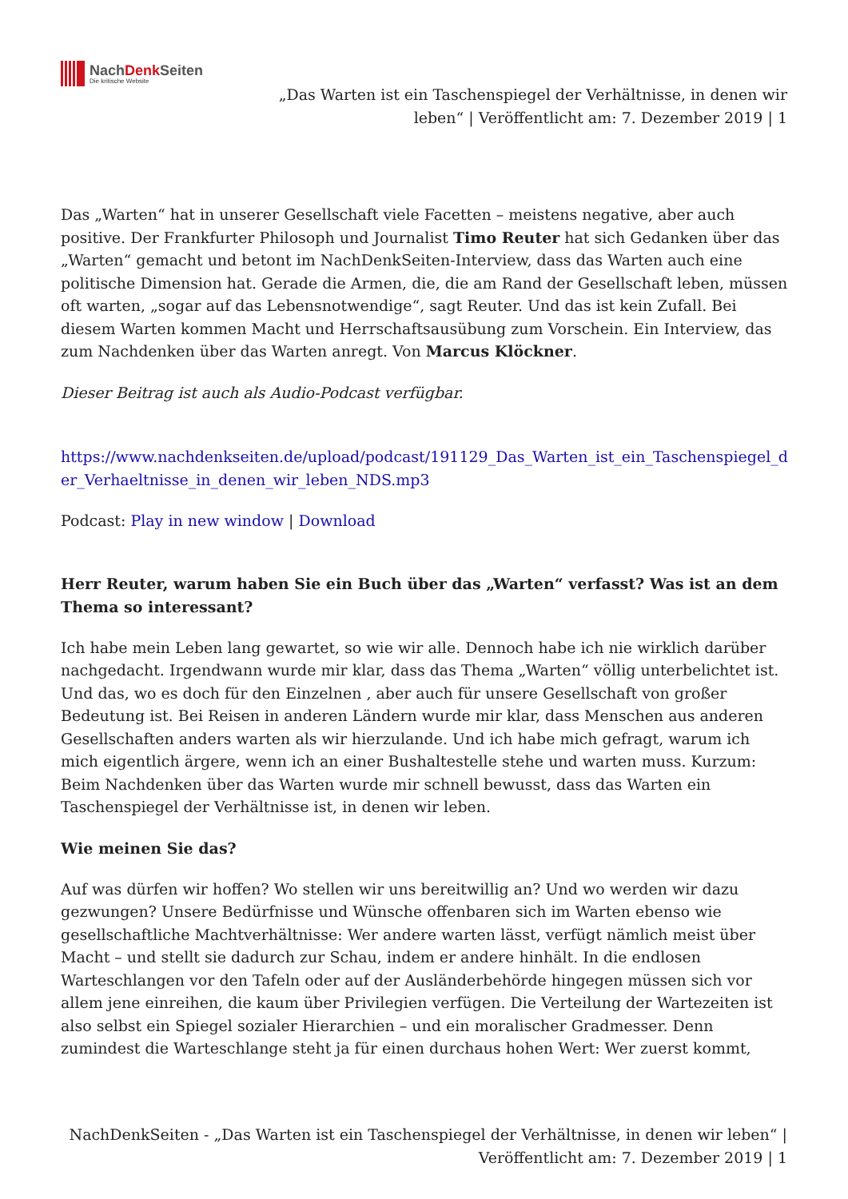NachDenk Seiten
Die kritische Website
„Das Warten ist ein Taschenspiegel der Verhältnisse, in denen wir leben“ | Veröffentlicht am: 7. Dezember 2019 | 1
Das „Warten“ hat in unserer Gesellschaft viele Facetten – meistens negative, aber auch positive. Der Frankfurter Philosoph und Journalist Timo Reuter hat sich Gedanken über das „Warten“ gemacht und betont im NachDenkSeiten-Interview, dass das Warten auch eine politische Dimension hat. Gerade die Armen, die, die am Rand der Gesellschaft leben, müssen oft warten, „sogar auf das Lebensnotwendige“, sagt Reuter. Und das ist kein Zufall. Bei diesem Warten kommen Macht und Herrschaftsausübung zum Vorschein. Ein Interview, das zum Nachdenken über das Warten anregt. Von Marcus Klöckner.
Dieser Beitrag ist auch als Audio-Podcast verfügbar.
https://www.nachdenkseiten.de/upload/podcast/191129_Das_Warten_ist_ein_Taschenspiegel_der_Verhaeltnisse_in_denen_wir_leben_NDS.mp3
Podcast: Play in new window | Download
Herr Reuter, warum haben Sie ein Buch über das „Warten“ verfasst? Was ist an dem Thema so interessant?
Ich habe mein Leben lang gewartet, so wie wir alle. Dennoch habe ich nie wirklich darüber nachgedacht. Irgendwann wurde mir klar, dass das Thema „Warten“ völlig unterbelichtet ist. Und das, wo es doch für den Einzelnen , aber auch für unsere Gesellschaft von großer Bedeutung ist. Bei Reisen in anderen Ländern wurde mir klar, dass Menschen aus anderen Gesellschaften anders warten als wir hierzulande. Und ich habe mich gefragt, warum ich mich eigentlich ärgere, wenn ich an einer Bushaltestelle stehe und warten muss. Kurzum: Beim Nachdenken über das Warten wurde mir schnell bewusst, dass das Warten ein Taschenspiegel der Verhältnisse ist, in denen wir leben.
Wie meinen Sie das?
Auf was dürfen wir hoffen? Wo stellen wir uns bereitwillig an? Und wo werden wir dazu gezwungen? Unsere Bedürfnisse und Wünsche offenbaren sich im Warten ebenso wie gesellschaftliche Machtverhältnisse: Wer andere warten lässt, verfügt nämlich meist über Macht – und stellt sie dadurch zur Schau, indem er andere hinhält. In die endlosen Warteschlangen vor den Tafeln oder auf der Ausländerbehörde hingegen müssen sich vor allem jene einreihen, die kaum über Privilegien verfügen. Die Verteilung der Wartezeiten ist also selbst ein Spiegel sozialer Hierarchien – und ein moralischer Gradmesser. Denn zumindest die Warteschlange steht ja für einen durchaus hohen Wert: Wer zuerst kommt,
NachDenkSeiten - „Das Warten ist ein Taschenspiegel der Verhältnisse, in denen wir leben“ | Veröffentlicht am: 7. Dezember 2019 | 1